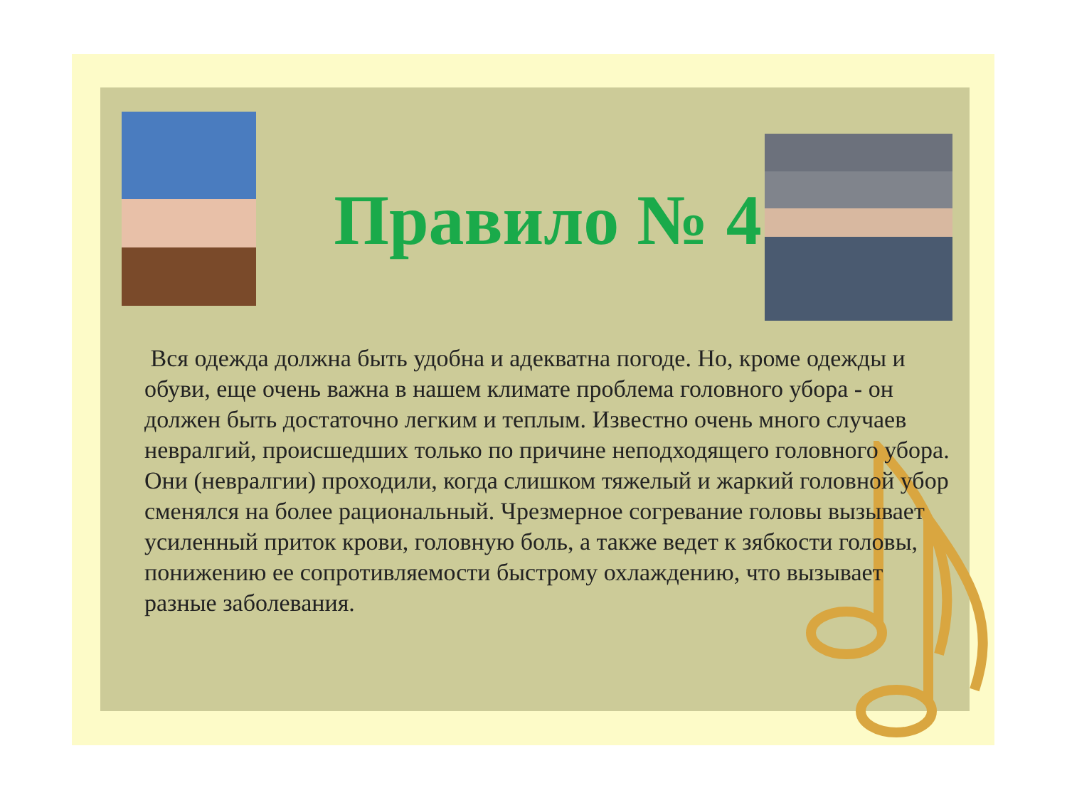Правило № 4
Вся одежда должна быть удобна и адекватна погоде. Но, кроме одежды и обуви, еще очень важна в нашем климате проблема головного убора - он должен быть достаточно легким и теплым. Известно очень много случаев невралгий, происшедших только по причине неподходящего головного убора. Они (невралгии) проходили, когда слишком тяжелый и жаркий головной убор сменялся на более рациональный. Чрезмерное согревание головы вызывает усиленный приток крови, головную боль, а также ведет к зябкости головы, понижению ее сопротивляемости быстрому охлаждению, что вызывает разные заболевания.